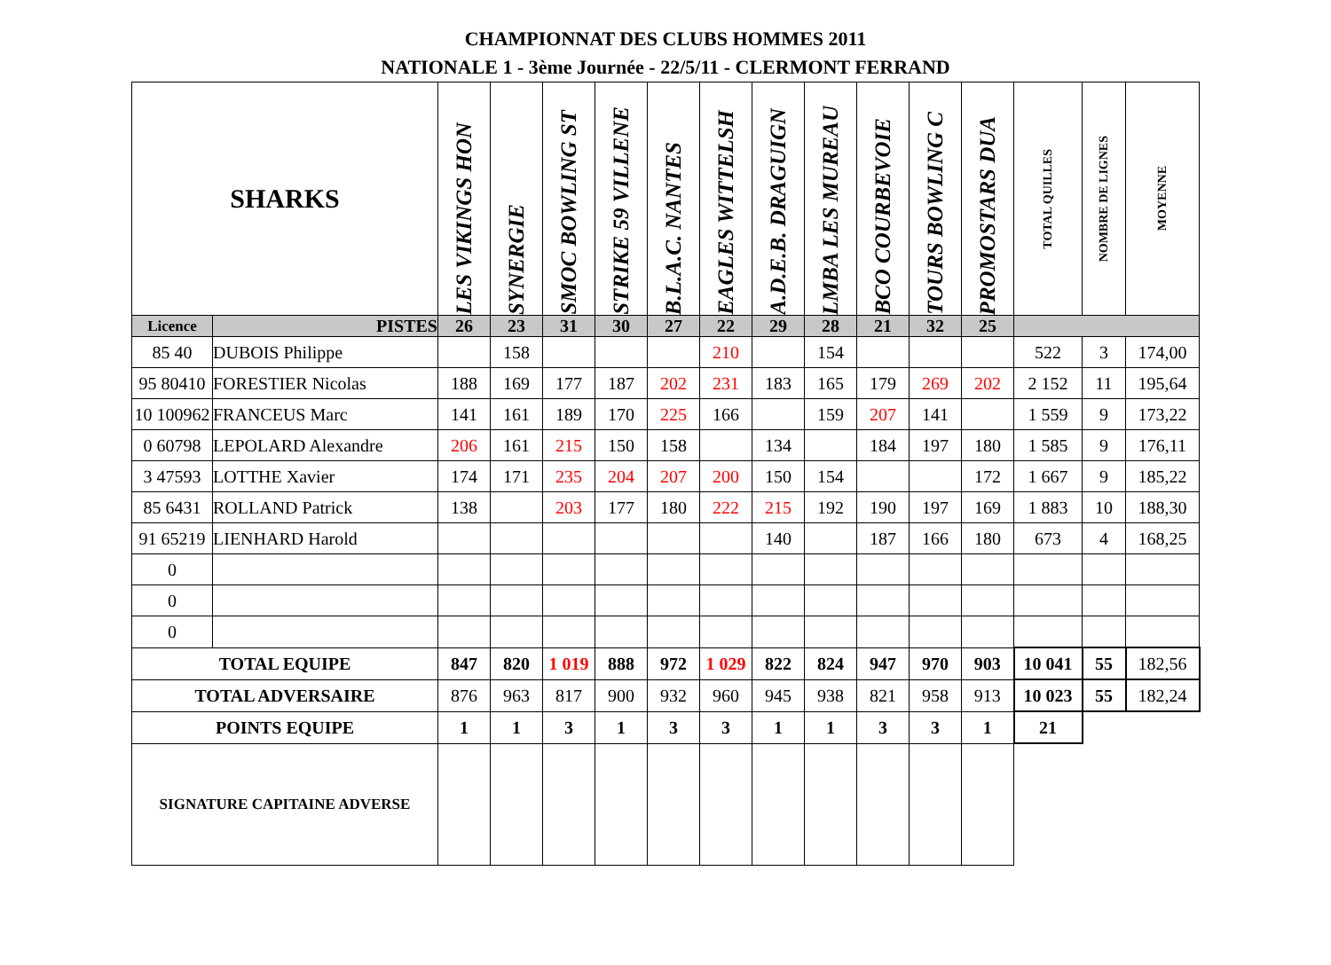CHAMPIONNAT DES CLUBS HOMMES 2011
NATIONALE 1 - 3ème Journée - 22/5/11 - CLERMONT FERRAND
| SHARKS | | LES VIKINGS HON | SYNERGIE | SMOC BOWLING ST | STRIKE 59 VILLENE | B.L.A.C. NANTES | EAGLES WITTELSH | A.D.E.B. DRAGUIGN | LMBA LES MUREAU | BCO COURBEVOIE | TOURS BOWLING C | PROMOSTARS DUA | TOTAL QUILLES | NOMBRE DE LIGNES | MOYENNE |
| Licence | PISTES | 26 | 23 | 31 | 30 | 27 | 22 | 29 | 28 | 21 | 32 | 25 | | | |
| 85 40 | DUBOIS Philippe | | 158 | | | | 210 | | 154 | | | | 522 | 3 | 174,00 |
| 95 80410 | FORESTIER Nicolas | 188 | 169 | 177 | 187 | 202 | 231 | 183 | 165 | 179 | 269 | 202 | 2 152 | 11 | 195,64 |
| 10 100962 | FRANCEUS Marc | 141 | 161 | 189 | 170 | 225 | 166 | | 159 | 207 | 141 | | 1 559 | 9 | 173,22 |
| 0 60798 | LEPOLARD Alexandre | 206 | 161 | 215 | 150 | 158 | | 134 | | 184 | 197 | 180 | 1 585 | 9 | 176,11 |
| 3 47593 | LOTTHE Xavier | 174 | 171 | 235 | 204 | 207 | 200 | 150 | 154 | | | 172 | 1 667 | 9 | 185,22 |
| 85 6431 | ROLLAND Patrick | 138 | | 203 | 177 | 180 | 222 | 215 | 192 | 190 | 197 | 169 | 1 883 | 10 | 188,30 |
| 91 65219 | LIENHARD Harold | | | | | | | 140 | | 187 | 166 | 180 | 673 | 4 | 168,25 |
| 0 | | | | | | | | | | | | | | | |
| 0 | | | | | | | | | | | | | | | |
| 0 | | | | | | | | | | | | | | | |
| TOTAL EQUIPE | | 847 | 820 | 1 019 | 888 | 972 | 1 029 | 822 | 824 | 947 | 970 | 903 | 10 041 | 55 | 182,56 |
| TOTAL ADVERSAIRE | | 876 | 963 | 817 | 900 | 932 | 960 | 945 | 938 | 821 | 958 | 913 | 10 023 | 55 | 182,24 |
| POINTS EQUIPE | | 1 | 1 | 3 | 1 | 3 | 3 | 1 | 1 | 3 | 3 | 1 | 21 | | |
| SIGNATURE CAPITAINE ADVERSE | | | | | | | | | | | | | | | |